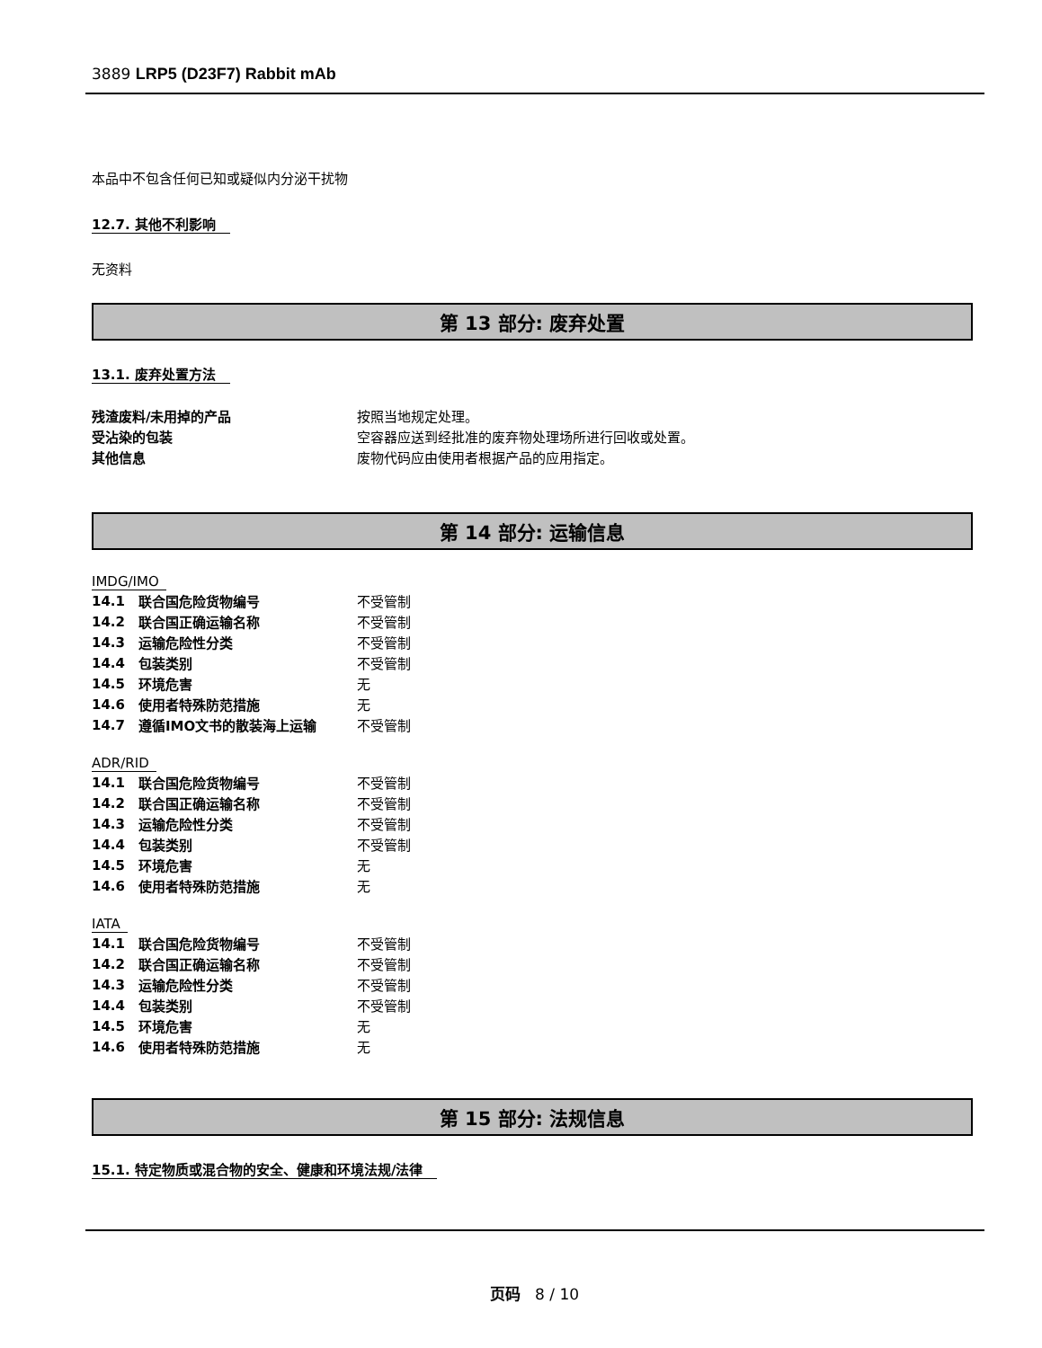3889 LRP5 (D23F7) Rabbit mAb
本品中不包含任何已知或疑似内分泌干扰物
12.7. 其他不利影响
无资料
第 13 部分: 废弃处置
13.1. 废弃处置方法
| 残渣废料/未用掉的产品 | 按照当地规定处理。 |
| 受沾染的包装 | 空容器应送到经批准的废弃物处理场所进行回收或处置。 |
| 其他信息 | 废物代码应由使用者根据产品的应用指定。 |
第 14 部分: 运输信息
IMDG/IMO
| 14.1 | 联合国危险货物编号 | 不受管制 |
| 14.2 | 联合国正确运输名称 | 不受管制 |
| 14.3 | 运输危险性分类 | 不受管制 |
| 14.4 | 包装类别 | 不受管制 |
| 14.5 | 环境危害 | 无 |
| 14.6 | 使用者特殊防范措施 | 无 |
| 14.7 | 遵循IMO文书的散装海上运输 | 不受管制 |
ADR/RID
| 14.1 | 联合国危险货物编号 | 不受管制 |
| 14.2 | 联合国正确运输名称 | 不受管制 |
| 14.3 | 运输危险性分类 | 不受管制 |
| 14.4 | 包装类别 | 不受管制 |
| 14.5 | 环境危害 | 无 |
| 14.6 | 使用者特殊防范措施 | 无 |
IATA
| 14.1 | 联合国危险货物编号 | 不受管制 |
| 14.2 | 联合国正确运输名称 | 不受管制 |
| 14.3 | 运输危险性分类 | 不受管制 |
| 14.4 | 包装类别 | 不受管制 |
| 14.5 | 环境危害 | 无 |
| 14.6 | 使用者特殊防范措施 | 无 |
第 15 部分: 法规信息
15.1. 特定物质或混合物的安全、健康和环境法规/法律
页码 8 / 10